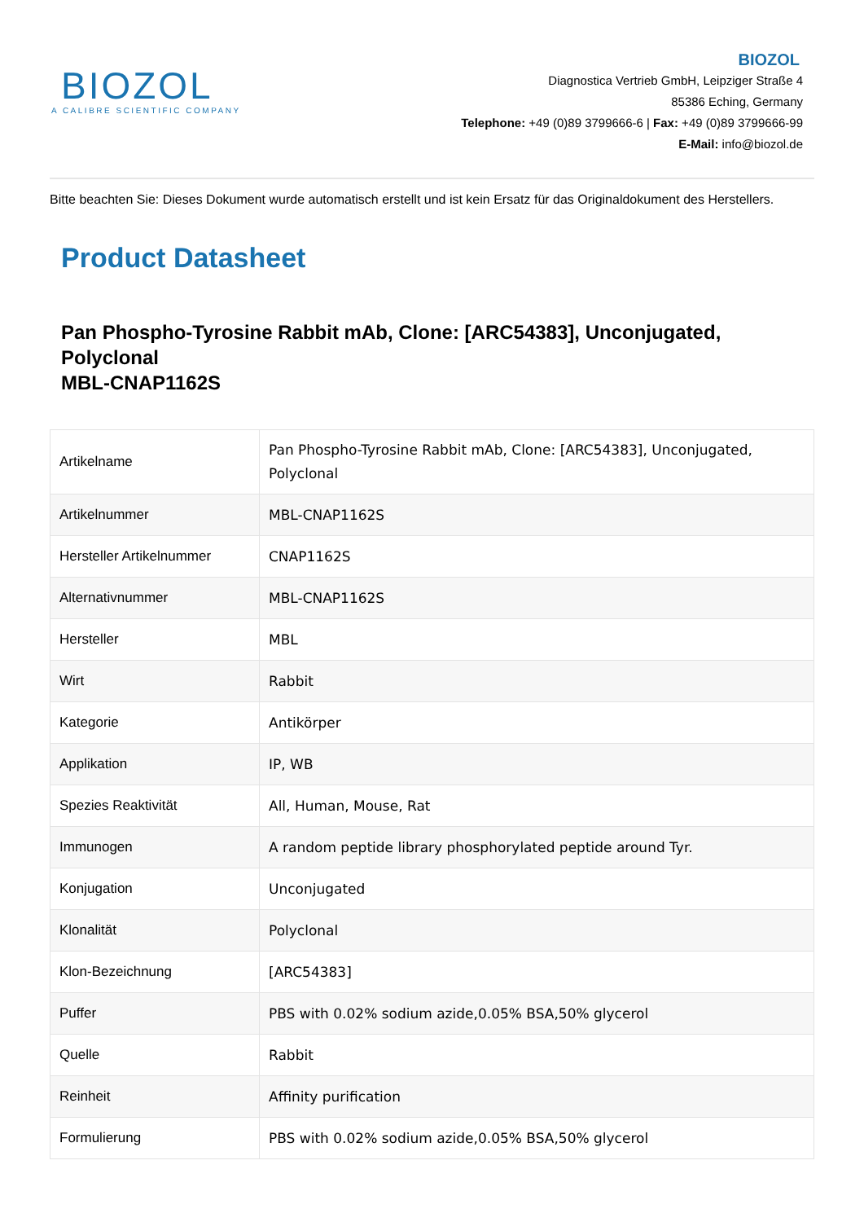BIOZOL
A CALIBRE SCIENTIFIC COMPANY
BIOZOL
Diagnostica Vertrieb GmbH, Leipziger Straße 4
85386 Eching, Germany
Telephone: +49 (0)89 3799666-6 | Fax: +49 (0)89 3799666-99
E-Mail: info@biozol.de
Bitte beachten Sie: Dieses Dokument wurde automatisch erstellt und ist kein Ersatz für das Originaldokument des Herstellers.
Product Datasheet
Pan Phospho-Tyrosine Rabbit mAb, Clone: [ARC54383], Unconjugated, Polyclonal
MBL-CNAP1162S
| Artikelname | Pan Phospho-Tyrosine Rabbit mAb, Clone: [ARC54383], Unconjugated, Polyclonal |
| Artikelnummer | MBL-CNAP1162S |
| Hersteller Artikelnummer | CNAP1162S |
| Alternativnummer | MBL-CNAP1162S |
| Hersteller | MBL |
| Wirt | Rabbit |
| Kategorie | Antikörper |
| Applikation | IP, WB |
| Spezies Reaktivität | All, Human, Mouse, Rat |
| Immunogen | A random peptide library phosphorylated peptide around Tyr. |
| Konjugation | Unconjugated |
| Klonalität | Polyclonal |
| Klon-Bezeichnung | [ARC54383] |
| Puffer | PBS with 0.02% sodium azide,0.05% BSA,50% glycerol |
| Quelle | Rabbit |
| Reinheit | Affinity purification |
| Formulierung | PBS with 0.02% sodium azide,0.05% BSA,50% glycerol |